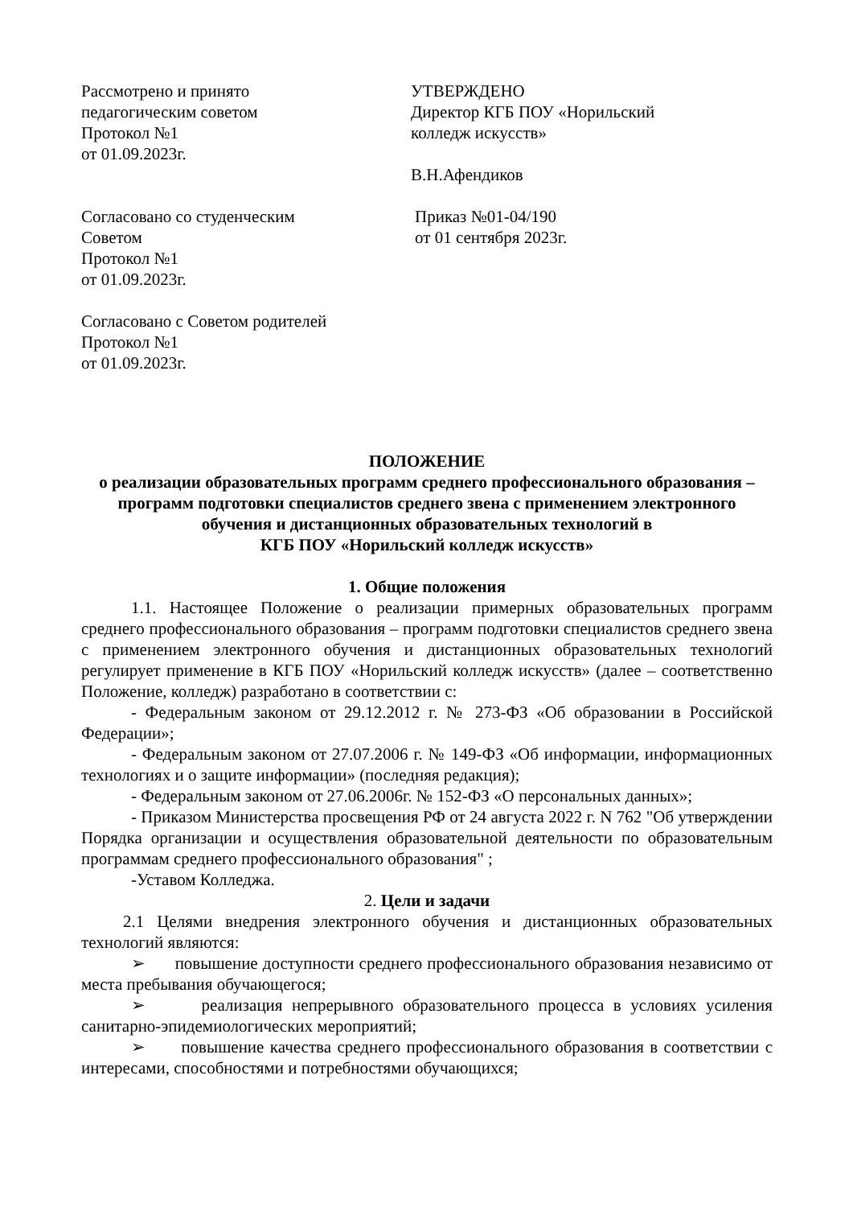Рассмотрено и принято
педагогическим советом
Протокол №1
от 01.09.2023г.
УТВЕРЖДЕНО
Директор КГБ ПОУ «Норильский
колледж искусств»
В.Н.Афендиков
Согласовано со студенческим
Советом
Протокол №1
от 01.09.2023г.
Приказ №01-04/190
от 01 сентября 2023г.
Согласовано с Советом родителей
Протокол №1
от 01.09.2023г.
ПОЛОЖЕНИЕ
о реализации образовательных программ среднего профессионального образования – программ подготовки специалистов среднего звена с применением электронного обучения и дистанционных образовательных технологий в
КГБ ПОУ «Норильский колледж искусств»
1. Общие положения
1.1. Настоящее Положение о реализации примерных образовательных программ среднего профессионального образования – программ подготовки специалистов среднего звена с применением электронного обучения и дистанционных образовательных технологий регулирует применение в КГБ ПОУ «Норильский колледж искусств» (далее – соответственно Положение, колледж) разработано в соответствии с:
- Федеральным законом от 29.12.2012 г. № 273-ФЗ «Об образовании в Российской Федерации»;
- Федеральным законом от 27.07.2006 г. № 149-ФЗ «Об информации, информационных технологиях и о защите информации» (последняя редакция);
- Федеральным законом от 27.06.2006г. № 152-ФЗ «О персональных данных»;
- Приказом Министерства просвещения РФ от 24 августа 2022 г. N 762 "Об утверждении Порядка организации и осуществления образовательной деятельности по образовательным программам среднего профессионального образования" ;
-Уставом Колледжа.
2. Цели и задачи
2.1 Целями внедрения электронного обучения и дистанционных образовательных технологий являются:
➢ повышение доступности среднего профессионального образования независимо от места пребывания обучающегося;
➢ реализация непрерывного образовательного процесса в условиях усиления санитарно-эпидемиологических мероприятий;
➢ повышение качества среднего профессионального образования в соответствии с интересами, способностями и потребностями обучающихся;